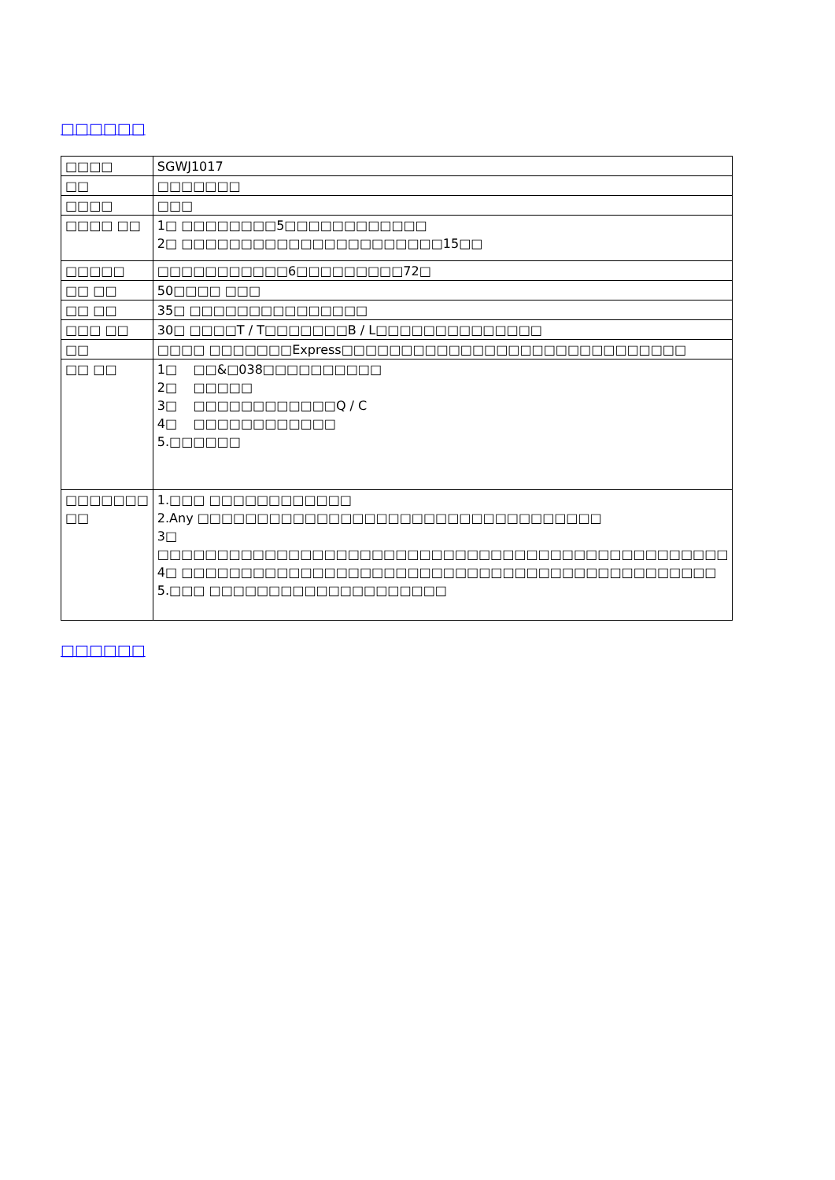□□□□□□
| □□□□ | SGWJ1017 |
| □□ | □□□□□□□ |
| □□□□ | □□□ |
| □□□□ □□ | 1□ □□□□□□□□5□□□□□□□□□□□□ 2□ □□□□□□□□□□□□□□□□□□□□□□15□□ |
| □□□□□ | □□□□□□□□□□□6□□□□□□□□□72□ |
| □□ □□ | 50□□□□ □□□ |
| □□ □□ | 35□ □□□□□□□□□□□□□□□ |
| □□□ □□ | 30□ □□□□T / T□□□□□□□B / L□□□□□□□□□□□□□□ |
| □□ | □□□□ □□□□□□□Express□□□□□□□□□□□□□□□□□□□□□□□□□□□□□ |
| □□ □□ | 1□ □□&□038□□□□□□□□□□ 2□ □□□□□ 3□ □□□□□□□□□□□□Q / C 4□ □□□□□□□□□□□□ 5.□□□□□□ |
| □□□□□□□ □□ | 1.□□□ □□□□□□□□□□□□ 2.Any □□□□□□□□□□□□□□□□□□□□□□□□□□□□□□□□□□ 3□ □□□□□□□□□□□□□□□□□□□□□□□□□□□□□□□□□□□□□□□□□□□□□□□□ 4□ □□□□□□□□□□□□□□□□□□□□□□□□□□□□□□□□□□□□□□□□□□□□□ 5.□□□ □□□□□□□□□□□□□□□□□□□□ |
□□□□□□